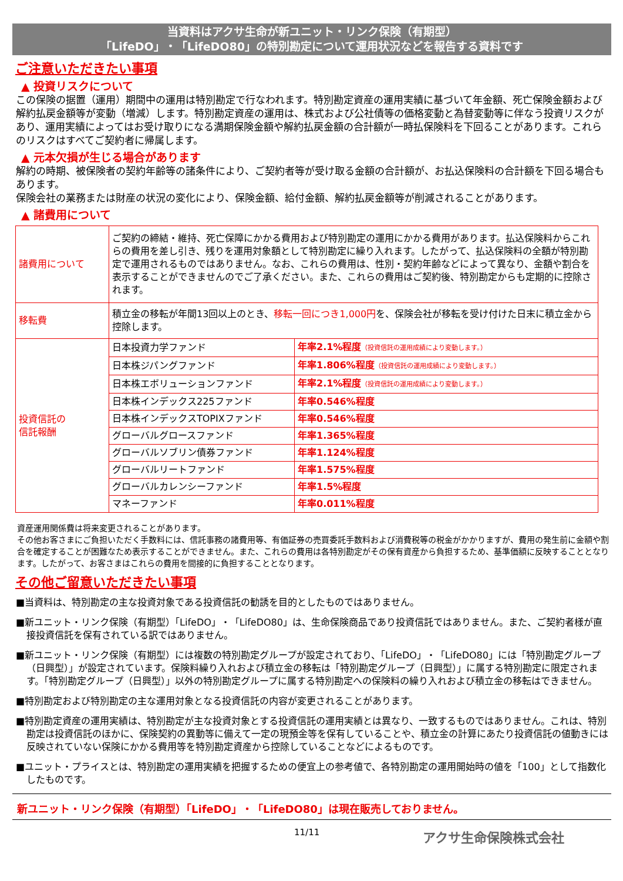当資料はアクサ生命が新ユニット・リンク保険（有期型）
「LifeDO」・「LifeDO80」の特別勘定について運用状況などを報告する資料です
ご注意いただきたい事項
▲ 投資リスクについて
この保険の据置（運用）期間中の運用は特別勘定で行なわれます。特別勘定資産の運用実績に基づいて年金額、死亡保険金額および解約払戻金額等が変動（増減）します。特別勘定資産の運用は、株式および公社債等の価格変動と為替変動等に伴なう投資リスクがあり、運用実績によってはお受け取りになる満期保険金額や解約払戻金額の合計額が一時払保険料を下回ることがあります。これらのリスクはすべてご契約者に帰属します。
▲ 元本欠損が生じる場合があります
解約の時期、被保険者の契約年齢等の諸条件により、ご契約者等が受け取る金額の合計額が、お払込保険料の合計額を下回る場合もあります。
保険会社の業務または財産の状況の変化により、保険金額、給付金額、解約払戻金額等が削減されることがあります。
▲ 諸費用について
| 諸費用について | ご契約の締結・維持、死亡保障にかかる費用および特別勘定の運用にかかる費用があります。払込保険料からこれらの費用を差し引き、残りを運用対象額として特別勘定に繰り入れます。したがって、払込保険料の全額が特別勘定で運用されるものではありません。なお、これらの費用は、性別・契約年齢などによって異なり、金額や割合を表示することができませんのでご了承ください。また、これらの費用はご契約後、特別勘定からも定期的に控除されます。 | |
| 移転費 | 積立金の移転が年間13回以上のとき、 移転一回につき1,000円 を、保険会社が移転を受け付けた日末に積立金から控除します。 | |
| 投資信託の 信託報酬 | 日本投資力学ファンド | 年率2.1%程度 （投資信託の運用成績により変動します。） |
| | 日本株ジパングファンド | 年率1.806%程度 （投資信託の運用成績により変動します。） |
| | 日本株エボリューションファンド | 年率2.1%程度 （投資信託の運用成績により変動します。） |
| | 日本株インデックス225ファンド | 年率0.546%程度 |
| | 日本株インデックスTOPIXファンド | 年率0.546%程度 |
| | グローバルグロースファンド | 年率1.365%程度 |
| | グローバルソブリン債券ファンド | 年率1.124%程度 |
| | グローバルリートファンド | 年率1.575%程度 |
| | グローバルカレンシーファンド | 年率1.5%程度 |
| | マネーファンド | 年率0.011%程度 |
資産運用関係費は将来変更されることがあります。
その他お客さまにご負担いただく手数料には、信託事務の諸費用等、有価証券の売買委託手数料および消費税等の税金がかかりますが、費用の発生前に金額や割合を確定することが困難なため表示することができません。また、これらの費用は各特別勘定がその保有資産から負担するため、基準価額に反映することとなります。したがって、お客さまはこれらの費用を間接的に負担することとなります。
その他ご留意いただきたい事項
■当資料は、特別勘定の主な投資対象である投資信託の勧誘を目的としたものではありません。
■新ユニット・リンク保険（有期型）「LifeDO」・「LifeDO80」は、生命保険商品であり投資信託ではありません。また、ご契約者様が直接投資信託を保有されている訳ではありません。
■新ユニット・リンク保険（有期型）には複数の特別勘定グループが設定されており、「LifeDO」・「LifeDO80」には「特別勘定グループ（日興型）」が設定されています。保険料繰り入れおよび積立金の移転は「特別勘定グループ（日興型）」に属する特別勘定に限定されます。「特別勘定グループ（日興型）」以外の特別勘定グループに属する特別勘定への保険料の繰り入れおよび積立金の移転はできません。
■特別勘定および特別勘定の主な運用対象となる投資信託の内容が変更されることがあります。
■特別勘定資産の運用実績は、特別勘定が主な投資対象とする投資信託の運用実績とは異なり、一致するものではありません。これは、特別勘定は投資信託のほかに、保険契約の異動等に備えて一定の現預金等を保有していることや、積立金の計算にあたり投資信託の値動きには反映されていない保険にかかる費用等を特別勘定資産から控除していることなどによるものです。
■ユニット・プライスとは、特別勘定の運用実績を把握するための便宜上の参考値で、各特別勘定の運用開始時の値を「100」として指数化したものです。
新ユニット・リンク保険（有期型）「LifeDO」・「LifeDO80」は現在販売しておりません。
11/11 アクサ生命保険株式会社